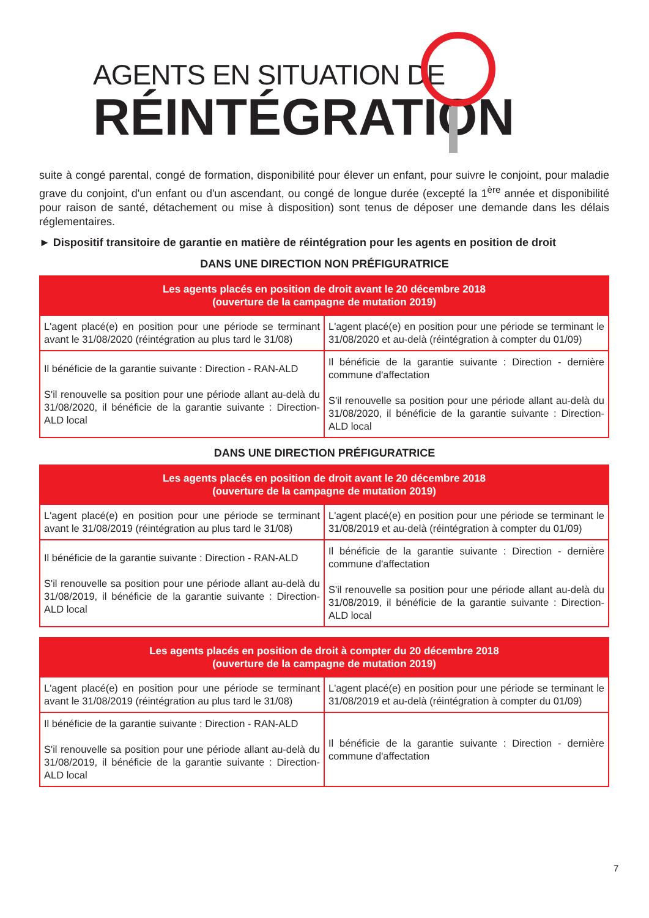AGENTS EN SITUATION DE
RÉINTÉGRATION
suite à congé parental, congé de formation, disponibilité pour élever un enfant, pour suivre le conjoint, pour maladie grave du conjoint, d'un enfant ou d'un ascendant, ou congé de longue durée (excepté la 1<sup>ère</sup> année et disponibilité pour raison de santé, détachement ou mise à disposition) sont tenus de déposer une demande dans les délais réglementaires.
► Dispositif transitoire de garantie en matière de réintégration pour les agents en position de droit
DANS UNE DIRECTION NON PRÉFIGURATRICE
| Les agents placés en position de droit avant le 20 décembre 2018 (ouverture de la campagne de mutation 2019) | |
| --- | --- |
| L'agent placé(e) en position pour une période se terminant avant le 31/08/2020 (réintégration au plus tard le 31/08) | L'agent placé(e) en position pour une période se terminant le 31/08/2020 et au-delà (réintégration à compter du 01/09) |
| Il bénéficie de la garantie suivante : Direction - RAN-ALD S'il renouvelle sa position pour une période allant au-delà du 31/08/2020, il bénéficie de la garantie suivante : Direction-ALD local | Il bénéficie de la garantie suivante : Direction - dernière commune d'affectation S'il renouvelle sa position pour une période allant au-delà du 31/08/2020, il bénéficie de la garantie suivante : Direction-ALD local |
DANS UNE DIRECTION PRÉFIGURATRICE
| Les agents placés en position de droit avant le 20 décembre 2018 (ouverture de la campagne de mutation 2019) | |
| --- | --- |
| L'agent placé(e) en position pour une période se terminant avant le 31/08/2019 (réintégration au plus tard le 31/08) | L'agent placé(e) en position pour une période se terminant le 31/08/2019 et au-delà (réintégration à compter du 01/09) |
| Il bénéficie de la garantie suivante : Direction - RAN-ALD S'il renouvelle sa position pour une période allant au-delà du 31/08/2019, il bénéficie de la garantie suivante : Direction-ALD local | Il bénéficie de la garantie suivante : Direction - dernière commune d'affectation S'il renouvelle sa position pour une période allant au-delà du 31/08/2019, il bénéficie de la garantie suivante : Direction-ALD local |
| Les agents placés en position de droit à compter du 20 décembre 2018 (ouverture de la campagne de mutation 2019) | |
| --- | --- |
| L'agent placé(e) en position pour une période se terminant avant le 31/08/2019 (réintégration au plus tard le 31/08) | L'agent placé(e) en position pour une période se terminant le 31/08/2019 et au-delà (réintégration à compter du 01/09) |
| Il bénéficie de la garantie suivante : Direction - RAN-ALD S'il renouvelle sa position pour une période allant au-delà du 31/08/2019, il bénéficie de la garantie suivante : Direction-ALD local | Il bénéficie de la garantie suivante : Direction - dernière commune d'affectation |
7